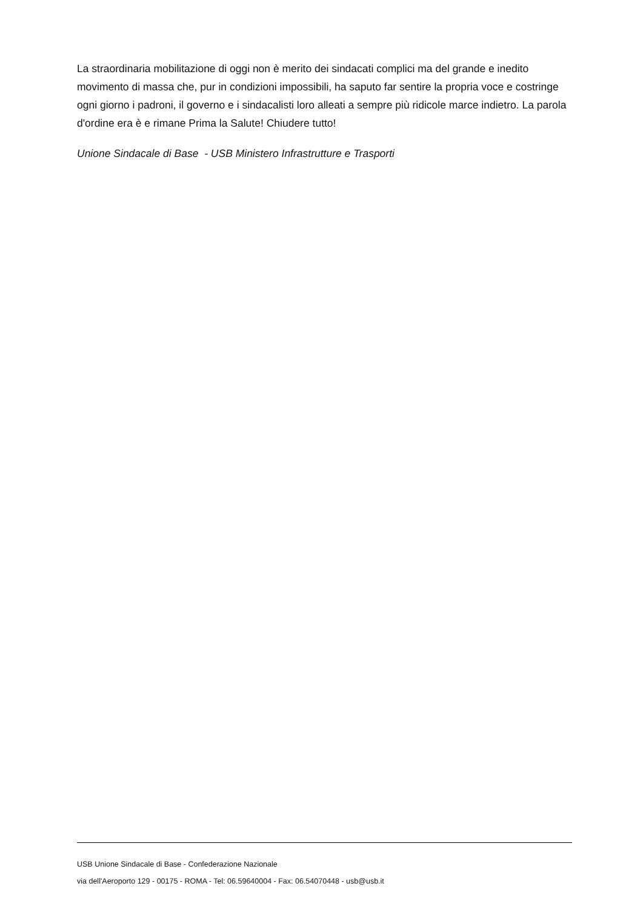La straordinaria mobilitazione di oggi non è merito dei sindacati complici ma del grande e inedito movimento di massa che, pur in condizioni impossibili, ha saputo far sentire la propria voce e costringe ogni giorno i padroni, il governo e i sindacalisti loro alleati a sempre più ridicole marce indietro. La parola d'ordine era è e rimane Prima la Salute! Chiudere tutto!
Unione Sindacale di Base - USB Ministero Infrastrutture e Trasporti
USB Unione Sindacale di Base - Confederazione Nazionale
via dell'Aeroporto 129 - 00175 - ROMA - Tel: 06.59640004 - Fax: 06.54070448 - usb@usb.it